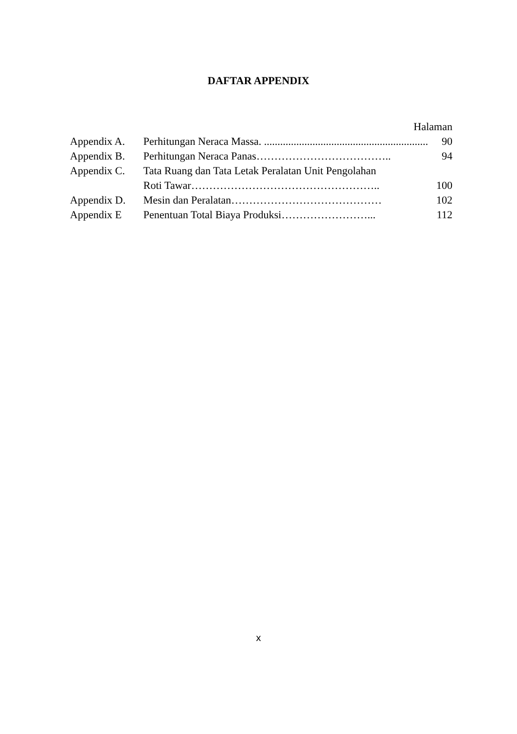DAFTAR APPENDIX
Halaman
Appendix A. Perhitungan Neraca Massa. .................................................................. 90
Appendix B. Perhitungan Neraca Panas……………………………….. 94
Appendix C. Tata Ruang dan Tata Letak Peralatan Unit Pengolahan
Roti Tawar…………………………………………….. 100
Appendix D. Mesin dan Peralatan…………………………………… 102
Appendix E Penentuan Total Biaya Produksi……………………... 112
x